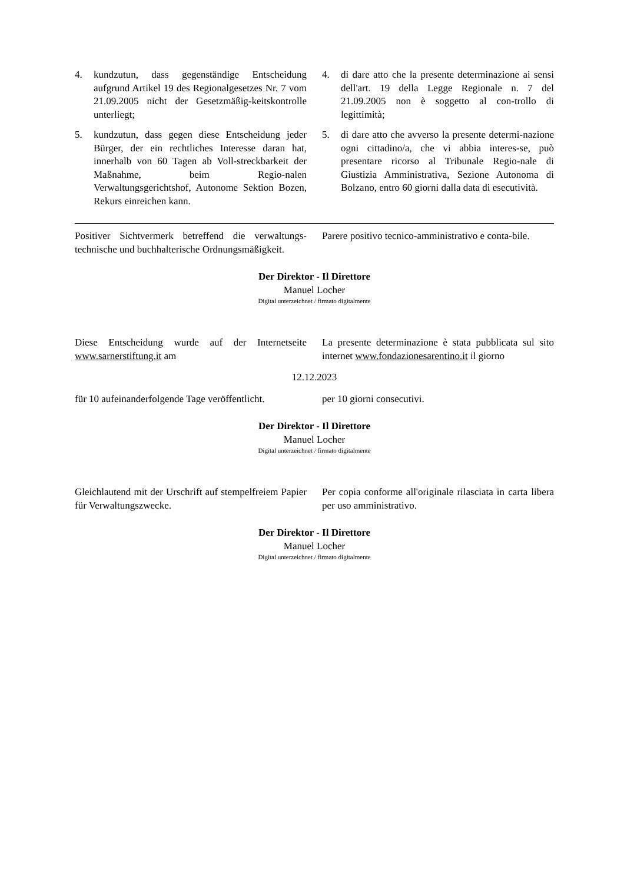4. kundzutun, dass gegenständige Entscheidung aufgrund Artikel 19 des Regionalgesetzes Nr. 7 vom 21.09.2005 nicht der Gesetzmäßig-keitskontrolle unterliegt;
5. kundzutun, dass gegen diese Entscheidung jeder Bürger, der ein rechtliches Interesse daran hat, innerhalb von 60 Tagen ab Voll-streckbarkeit der Maßnahme, beim Regio-nalen Verwaltungsgerichtshof, Autonome Sektion Bozen, Rekurs einreichen kann.
4. di dare atto che la presente determinazione ai sensi dell'art. 19 della Legge Regionale n. 7 del 21.09.2005 non è soggetto al con-trollo di legittimità;
5. di dare atto che avverso la presente determi-nazione ogni cittadino/a, che vi abbia interes-se, può presentare ricorso al Tribunale Regio-nale di Giustizia Amministrativa, Sezione Autonoma di Bolzano, entro 60 giorni dalla data di esecutività.
Positiver Sichtvermerk betreffend die verwaltungs-technische und buchhalterische Ordnungsmäßigkeit.
Parere positivo tecnico-amministrativo e conta-bile.
Der Direktor - Il Direttore
Manuel Locher
Digital unterzeichnet / firmato digitalmente
Diese Entscheidung wurde auf der Internetseite www.sarnerstiftung.it am
La presente determinazione è stata pubblicata sul sito internet www.fondazionesarentino.it il giorno
12.12.2023
für 10 aufeinanderfolgende Tage veröffentlicht.
per 10 giorni consecutivi.
Der Direktor - Il Direttore
Manuel Locher
Digital unterzeichnet / firmato digitalmente
Gleichlautend mit der Urschrift auf stempelfreiem Papier für Verwaltungszwecke.
Per copia conforme all'originale rilasciata in carta libera per uso amministrativo.
Der Direktor - Il Direttore
Manuel Locher
Digital unterzeichnet / firmato digitalmente